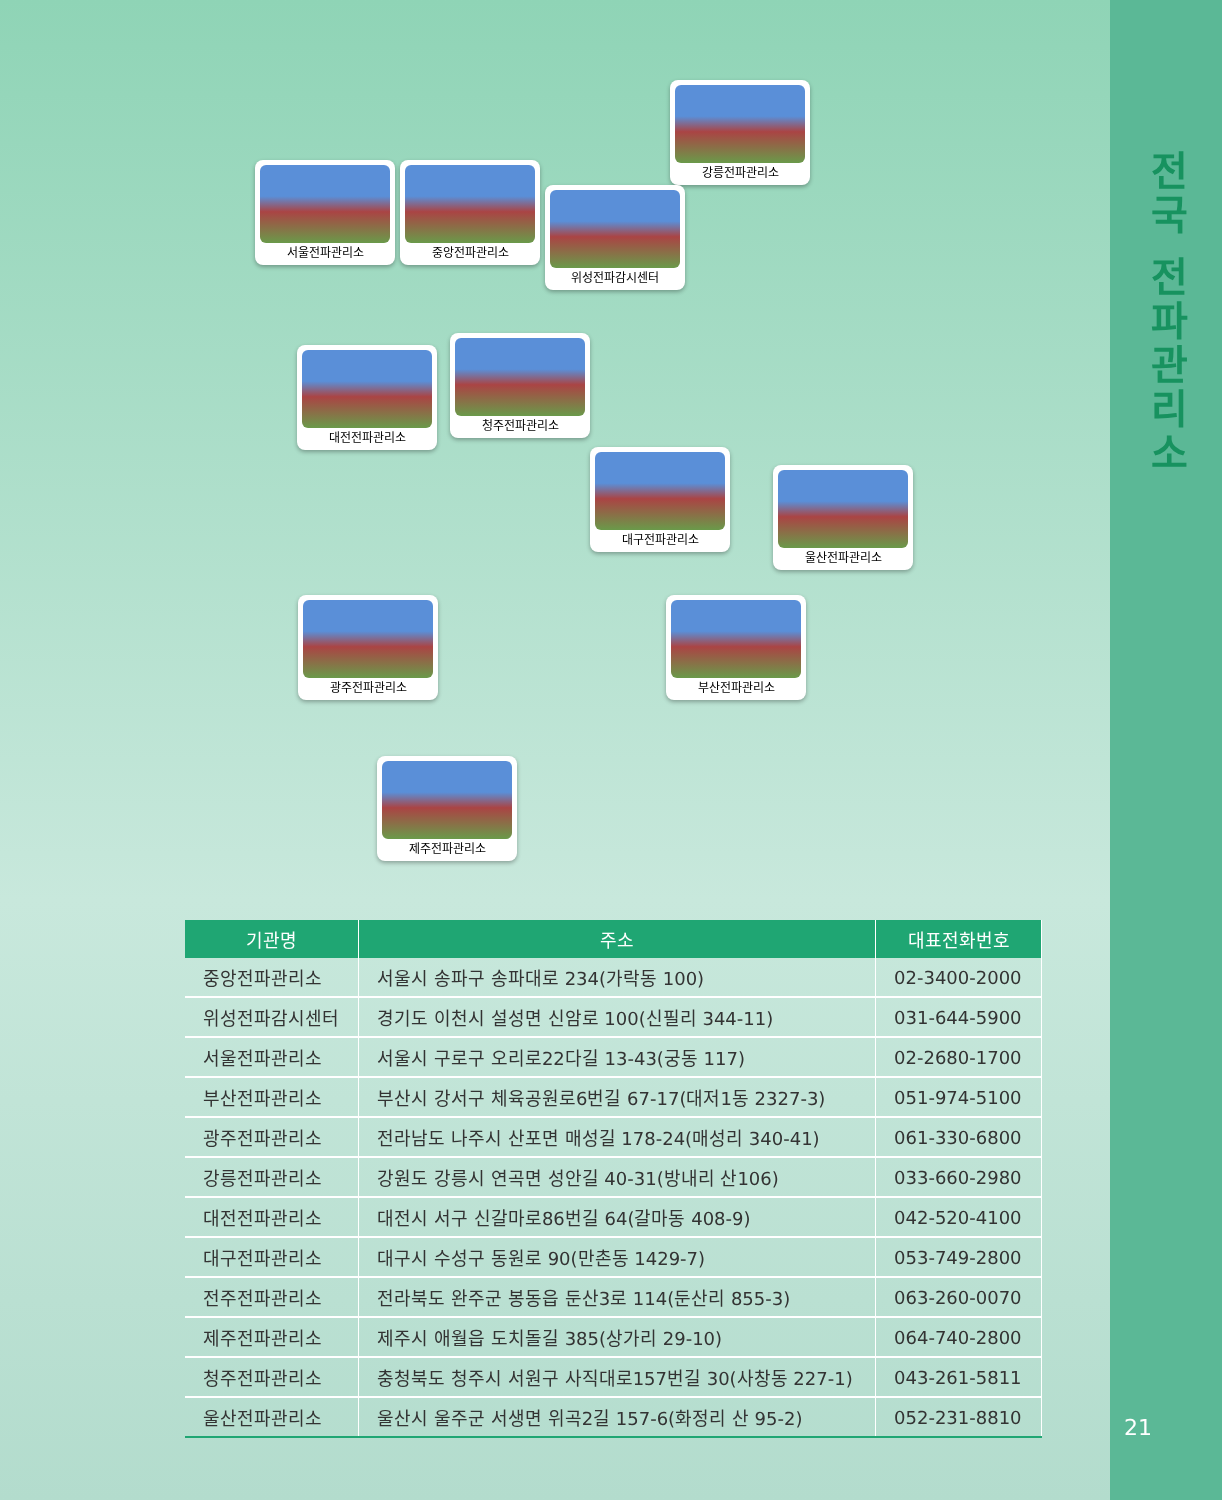강릉전파관리소
서울전파관리소 중앙전파관리소
위성전파감시센터
대전전파관리소
청주전파관리소
대구전파관리소
울산전파관리소
광주전파관리소 부산전파관리소
제주전파관리소
| 기관명 | 주소 | 대표전화번호 |
| --- | --- | --- |
| 중앙전파관리소 | 서울시 송파구 송파대로 234(가락동 100) | 02-3400-2000 |
| 위성전파감시센터 | 경기도 이천시 설성면 신암로 100(신필리 344-11) | 031-644-5900 |
| 서울전파관리소 | 서울시 구로구 오리로22다길 13-43(궁동 117) | 02-2680-1700 |
| 부산전파관리소 | 부산시 강서구 체육공원로6번길 67-17(대저1동 2327-3) | 051-974-5100 |
| 광주전파관리소 | 전라남도 나주시 산포면 매성길 178-24(매성리 340-41) | 061-330-6800 |
| 강릉전파관리소 | 강원도 강릉시 연곡면 성안길 40-31(방내리 산106) | 033-660-2980 |
| 대전전파관리소 | 대전시 서구 신갈마로86번길 64(갈마동 408-9) | 042-520-4100 |
| 대구전파관리소 | 대구시 수성구 동원로 90(만촌동 1429-7) | 053-749-2800 |
| 전주전파관리소 | 전라북도 완주군 봉동읍 둔산3로 114(둔산리 855-3) | 063-260-0070 |
| 제주전파관리소 | 제주시 애월읍 도치돌길 385(상가리 29-10) | 064-740-2800 |
| 청주전파관리소 | 충청북도 청주시 서원구 사직대로157번길 30(사창동 227-1) | 043-261-5811 |
| 울산전파관리소 | 울산시 울주군 서생면 위곡2길 157-6(화정리 산 95-2) | 052-231-8810 |
전국 전파관리소
21